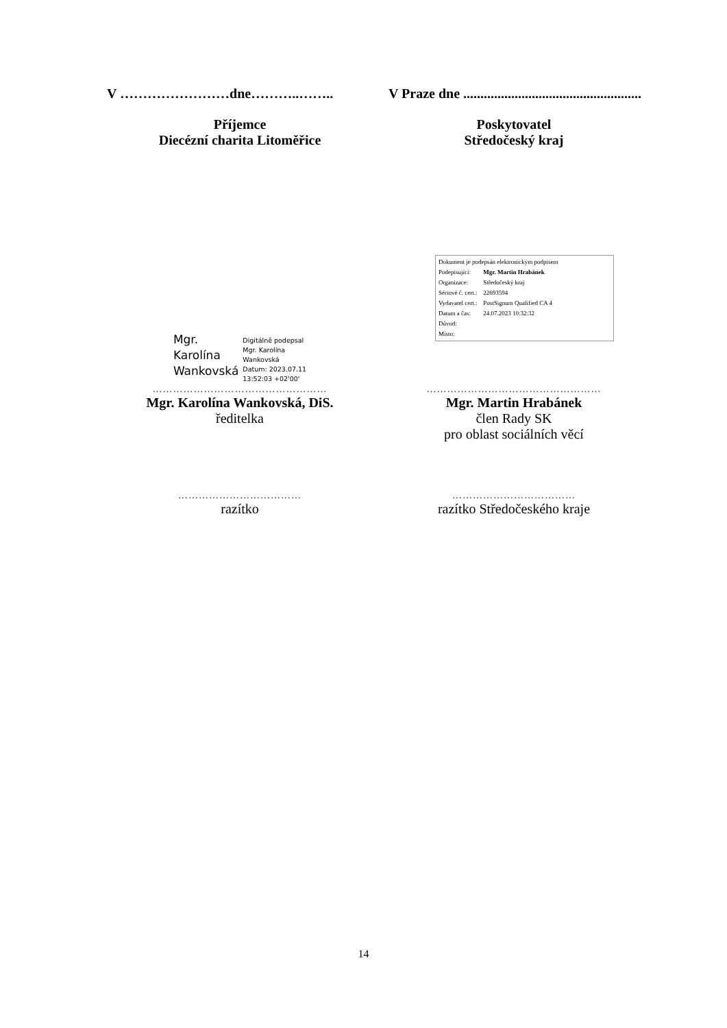V ……………………dne………..…….. V Praze dne ....................................................
Příjemce
Diecézní charita Litoměřice
Poskytovatel
Středočeský kraj
| Dokument je podepsán elektronickým podpisem | |
| Podepisující: | Mgr. Martin Hrabánek |
| Organizace: | Středočeský kraj |
| Sériové č. cert.: | 22693594 |
| Vydavatel cert.: | PostSignum Qualified CA 4 |
| Datum a čas: | 24.07.2023 10:32:32 |
| Důvod: | |
| Místo: | |
Mgr.
Karolína
Wankovská
Digitálně podepsal
Mgr. Karolína
Wankovská
Datum: 2023.07.11
13:52:03 +02'00'
……………………………………………
Mgr. Karolína Wankovská, DiS.
ředitelka
……………………………………………
Mgr. Martin Hrabánek
člen Rady SK
pro oblast sociálních věcí
………………………………
razítko
………………………………
razítko Středočeského kraje
14